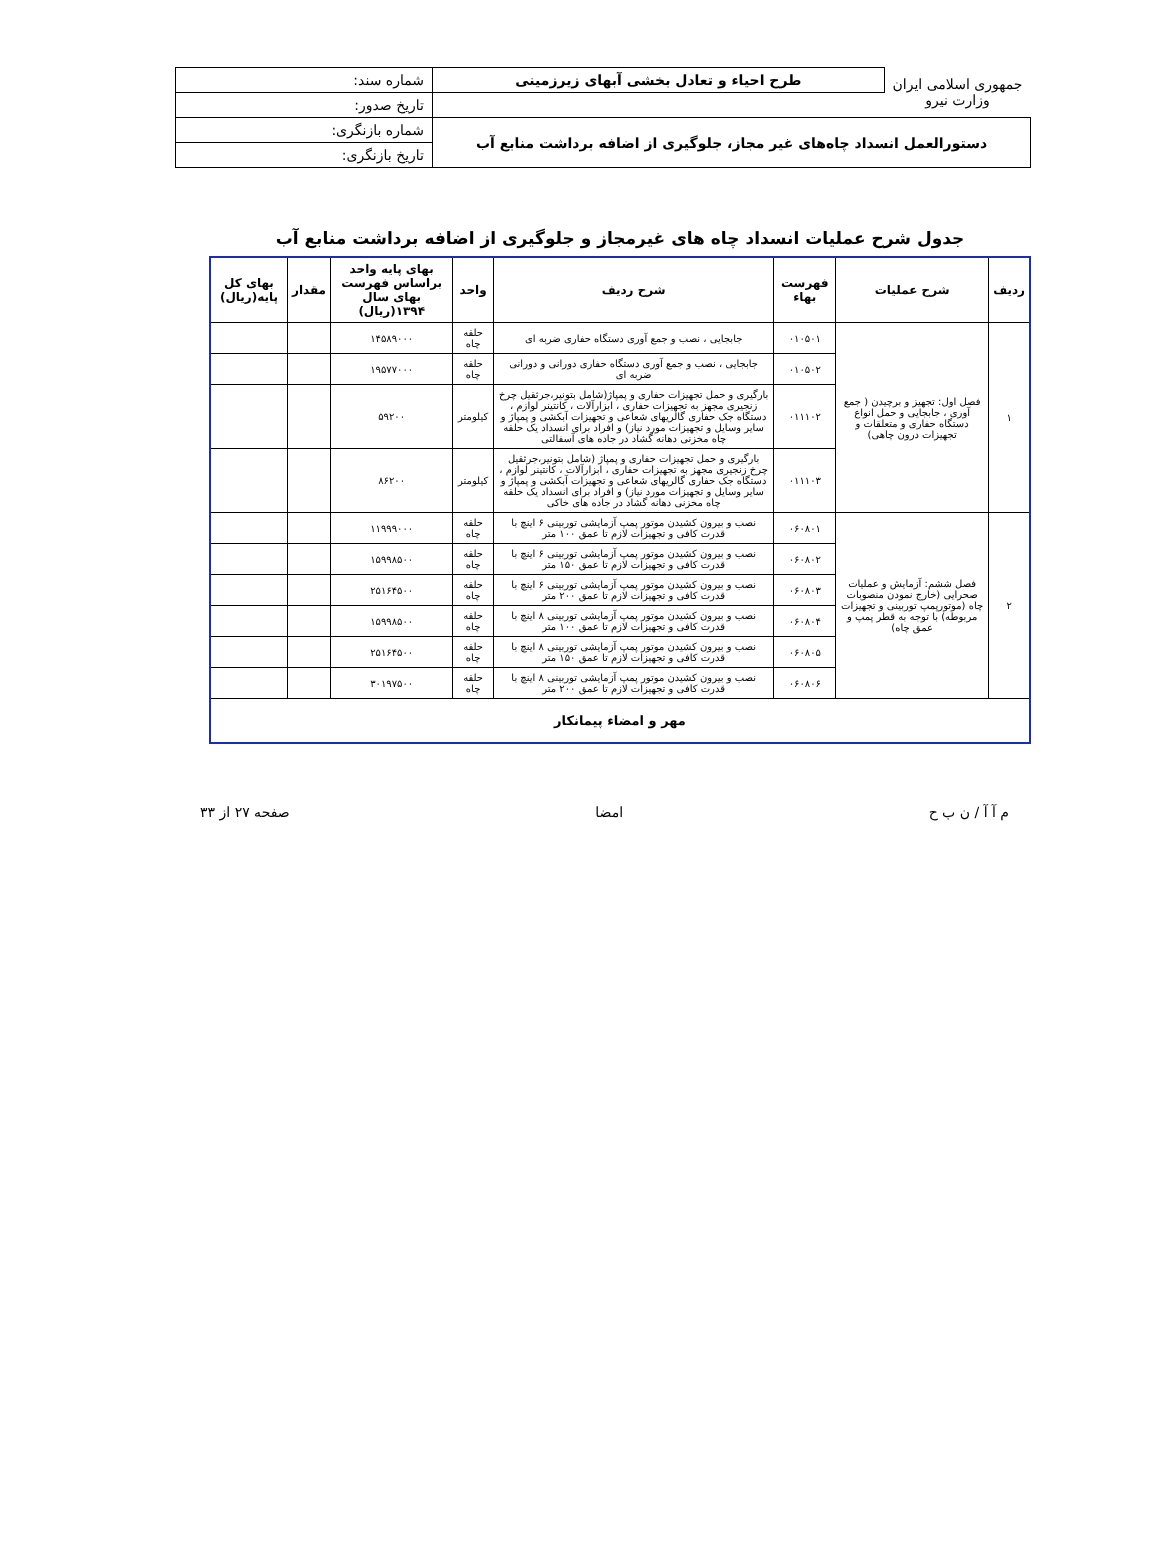| جمهوری اسلامی ایران وزارت نیرو | طرح احیاء و تعادل بخشی آبهای زیرزمینی | شماره سند: |
| | | تاریخ صدور: |
| دستورالعمل انسداد چاه‌های غیر مجاز، جلوگیری از اضافه برداشت منابع آب | | شماره بازنگری: |
| | | تاریخ بازنگری: |
جدول شرح عملیات انسداد چاه های غیرمجاز و جلوگیری از اضافه برداشت منابع آب
| ردیف | شرح عملیات | فهرست بهاء | شرح ردیف | واحد | بهای پایه واحد براساس فهرست بهای سال ۱۳۹۴(ریال) | مقدار | بهای کل پایه(ریال) |
| --- | --- | --- | --- | --- | --- | --- | --- |
| ۱ | فصل اول: تجهیز و برچیدن ( جمع آوری ، جابجایی و حمل انواع دستگاه حفاری و متعلقات و تجهیزات درون چاهی) | ۰۱۰۵۰۱ | جابجایی ، نصب و جمع آوری دستگاه حفاری ضربه ای | حلقه چاه | ۱۴۵۸۹۰۰۰ | | |
| | | ۰۱۰۵۰۲ | جابجایی ، نصب و جمع آوری دستگاه حفاری دورانی و دورانی ضربه ای | حلقه چاه | ۱۹۵۷۷۰۰۰ | | |
| | | ۰۱۱۱۰۲ | بارگیری و حمل تجهیزات حفاری و پمپاژ(شامل بتونیر،جرثقیل چرخ زنجیری مجهز به تجهیزات حفاری ، ابزارآلات ، کانتینر لوازم ، دستگاه جک حفاری گالریهای شعاعی و تجهیزات آبکشی و پمپاژ و سایر وسایل و تجهیزات مورد نیاز) و افراد برای انسداد یک حلقه چاه مخزنی دهانه گشاد در جاده های آسفالتی | کیلومتر | ۵۹۲۰۰ | | |
| | | ۰۱۱۱۰۳ | بارگیری و حمل تجهیزات حفاری و پمپاژ (شامل بتونیر،جرثقیل چرخ زنجیری مجهز به تجهیزات حفاری ، ابزارآلات ، کانتینر لوازم ، دستگاه جک حفاری گالریهای شعاعی و تجهیزات آبکشی و پمپاژ و سایر وسایل و تجهیزات مورد نیاز) و افراد برای انسداد یک حلقه چاه مخزنی دهانه گشاد در جاده های خاکی | کیلومتر | ۸۶۲۰۰ | | |
| ۲ | فصل ششم: آزمایش و عملیات صحرایی (خارج نمودن منصوبات چاه (موتورپمپ توربینی و تجهیزات مربوطه) با توجه به قطر پمپ و عمق چاه) | ۰۶۰۸۰۱ | نصب و بیرون کشیدن موتور پمپ آزمایشی توربینی ۶ اینچ با قدرت کافی و تجهیزات لازم تا عمق ۱۰۰ متر | حلقه چاه | ۱۱۹۹۹۰۰۰ | | |
| | | ۰۶۰۸۰۲ | نصب و بیرون کشیدن موتور پمپ آزمایشی توربینی ۶ اینچ با قدرت کافی و تجهیزات لازم تا عمق ۱۵۰ متر | حلقه چاه | ۱۵۹۹۸۵۰۰ | | |
| | | ۰۶۰۸۰۳ | نصب و بیرون کشیدن موتور پمپ آزمایشی توربینی ۶ اینچ با قدرت کافی و تجهیزات لازم تا عمق ۲۰۰ متر | حلقه چاه | ۲۵۱۶۴۵۰۰ | | |
| | | ۰۶۰۸۰۴ | نصب و بیرون کشیدن موتور پمپ آزمایشی توربینی ۸ اینچ با قدرت کافی و تجهیزات لازم تا عمق ۱۰۰ متر | حلقه چاه | ۱۵۹۹۸۵۰۰ | | |
| | | ۰۶۰۸۰۵ | نصب و بیرون کشیدن موتور پمپ آزمایشی توربینی ۸ اینچ با قدرت کافی و تجهیزات لازم تا عمق ۱۵۰ متر | حلقه چاه | ۲۵۱۶۴۵۰۰ | | |
| | | ۰۶۰۸۰۶ | نصب و بیرون کشیدن موتور پمپ آزمایشی توربینی ۸ اینچ با قدرت کافی و تجهیزات لازم تا عمق ۲۰۰ متر | حلقه چاه | ۳۰۱۹۷۵۰۰ | | |
| مهر و امضاء پیمانکار | | | | | | | |
م آ آ / ن ب ح امضا صفحه ۲۷ از ۳۳